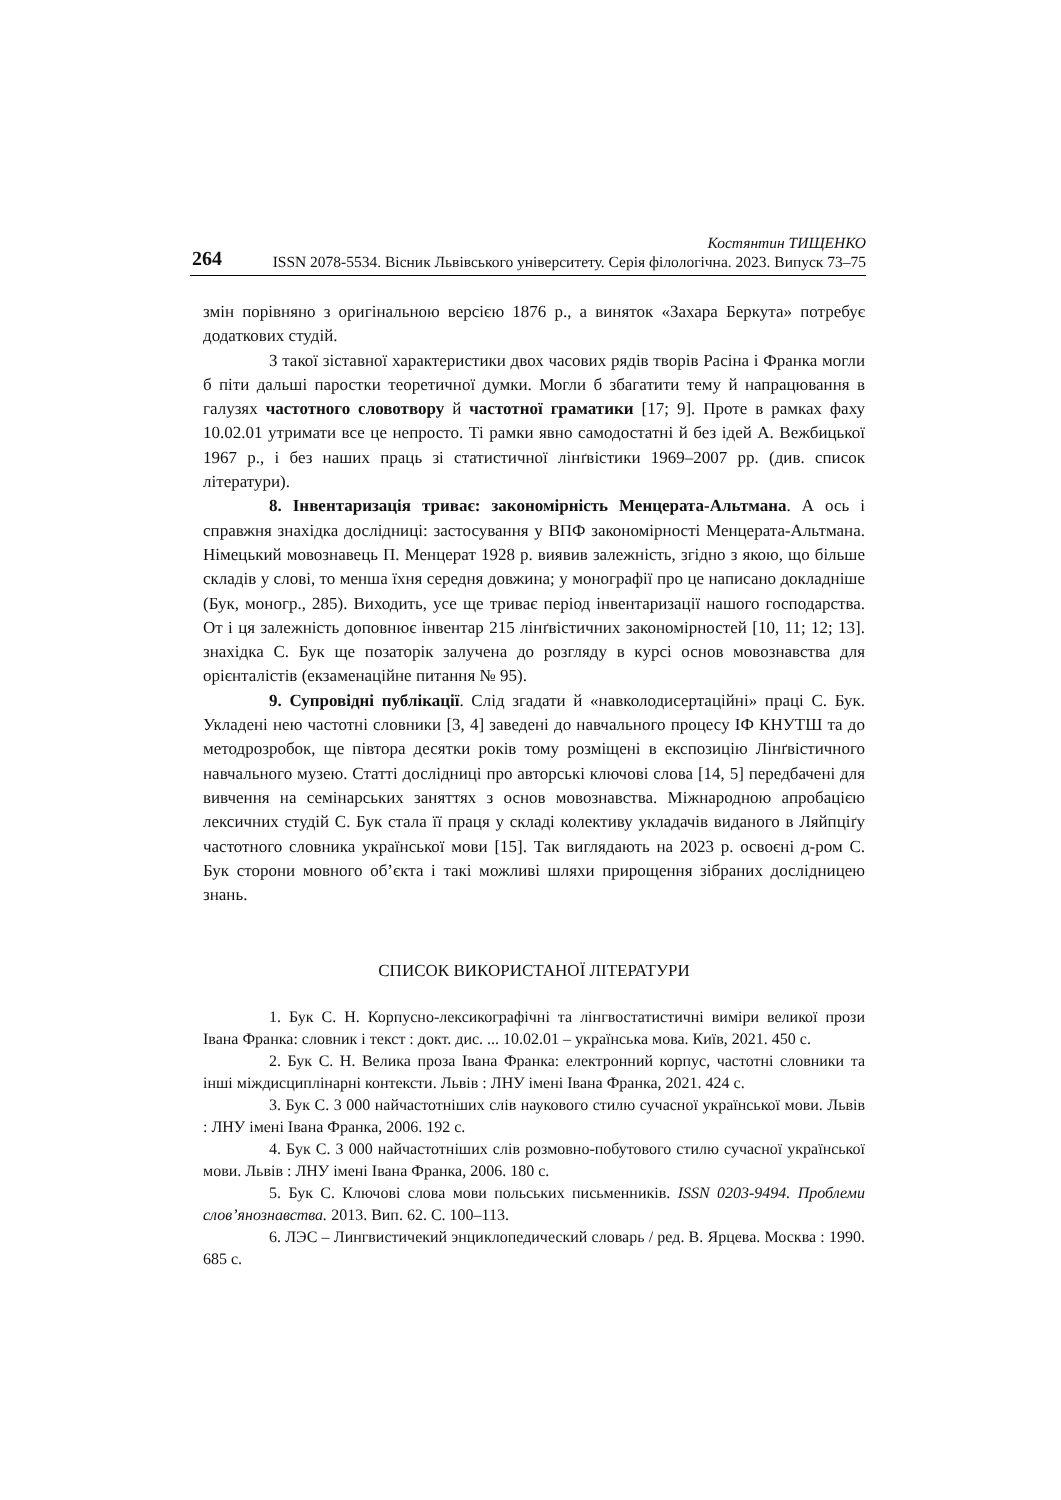264
Костянтин ТИЩЕНКО
ISSN 2078-5534. Вісник Львівського університету. Серія філологічна. 2023. Випуск 73–75
змін порівняно з оригінальною версією 1876 р., а виняток «Захара Беркута» потребує додаткових студій.
З такої зіставної характеристики двох часових рядів творів Расіна і Франка могли б піти дальші паростки теоретичної думки. Могли б збагатити тему й напрацювання в галузях частотного словотвору й частотної граматики [17; 9]. Проте в рамках фаху 10.02.01 утримати все це непросто. Ті рамки явно самодостатні й без ідей А. Вежбицької 1967 р., і без наших праць зі статистичної лінґвістики 1969–2007 рр. (див. список літератури).
8. Інвентаризація триває: закономірність Менцерата-Альтмана. А ось і справжня знахідка дослідниці: застосування у ВПФ закономірності Менцерата-Альтмана. Німецький мовознавець П. Менцерат 1928 р. виявив залежність, згідно з якою, що більше складів у слові, то менша їхня середня довжина; у монографії про це написано докладніше (Бук, моногр., 285). Виходить, усе ще триває період інвентаризації нашого господарства. От і ця залежність доповнює інвентар 215 лінґвістичних закономірностей [10, 11; 12; 13]. знахідка С. Бук ще позаторік залучена до розгляду в курсі основ мовознавства для орієнталістів (екзаменаційне питання № 95).
9. Супровідні публікації. Слід згадати й «навколодисертаційні» праці С. Бук. Укладені нею частотні словники [3, 4] заведені до навчального процесу ІФ КНУТШ та до методрозробок, ще півтора десятки років тому розміщені в експозицію Лінґвістичного навчального музею. Статті дослідниці про авторські ключові слова [14, 5] передбачені для вивчення на семінарських заняттях з основ мовознавства. Міжнародною апробацією лексичних студій С. Бук стала її праця у складі колективу укладачів виданого в Ляйпціґу частотного словника української мови [15]. Так виглядають на 2023 р. освоєні д-ром С. Бук сторони мовного об’єкта і такі можливі шляхи прирощення зібраних дослідницею знань.
СПИСОК ВИКОРИСТАНОЇ ЛІТЕРАТУРИ
1. Бук С. Н. Корпусно-лексикографічні та лінгвостатистичні виміри великої прози Івана Франка: словник і текст : докт. дис. ... 10.02.01 – українська мова. Київ, 2021. 450 с.
2. Бук С. Н. Велика проза Івана Франка: електронний корпус, частотні словники та інші міждисциплінарні контексти. Львів : ЛНУ імені Івана Франка, 2021. 424 с.
3. Бук С. 3 000 найчастотніших слів наукового стилю сучасної української мови. Львів : ЛНУ імені Івана Франка, 2006. 192 с.
4. Бук С. 3 000 найчастотніших слів розмовно-побутового стилю сучасної української мови. Львів : ЛНУ імені Івана Франка, 2006. 180 с.
5. Бук С. Ключові слова мови польських письменників. ISSN 0203-9494. Проблеми слов’янознавства. 2013. Вип. 62. С. 100–113.
6. ЛЭС – Лингвистичекий энциклопедический словарь / ред. В. Ярцева. Москва : 1990. 685 с.